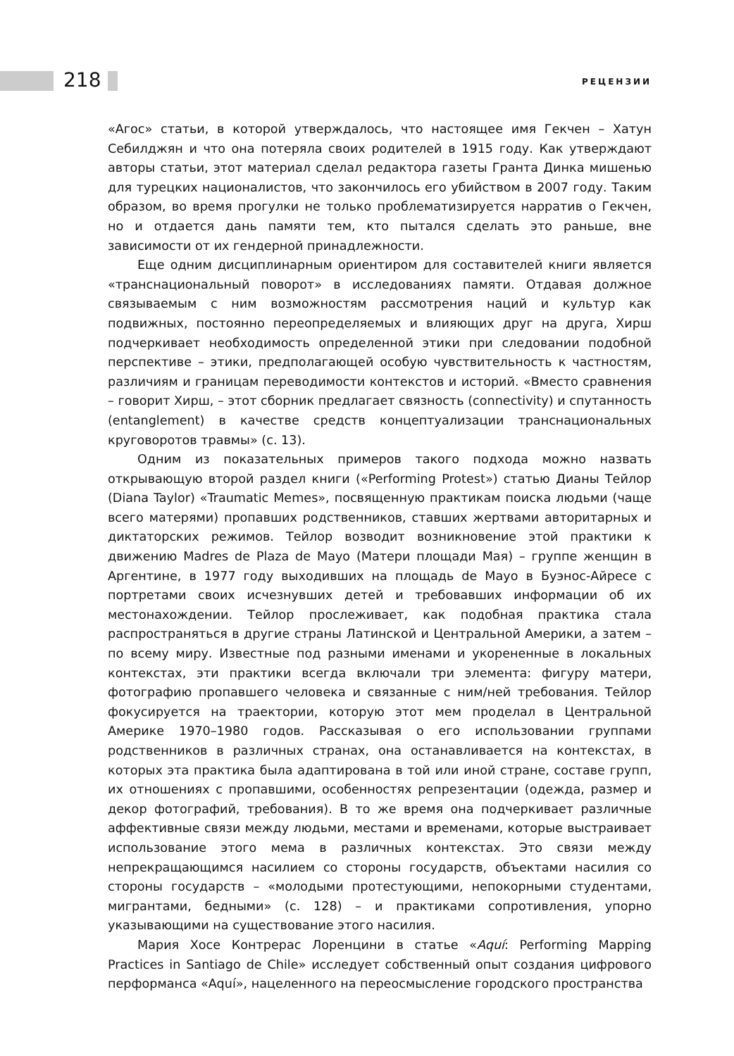218 РЕЦЕНЗИИ
«Агос» статьи, в которой утверждалось, что настоящее имя Гекчен – Хатун Себилджян и что она потеряла своих родителей в 1915 году. Как утверждают авторы статьи, этот материал сделал редактора газеты Гранта Динка мишенью для турецких националистов, что закончилось его убийством в 2007 году. Таким образом, во время прогулки не только проблематизируется нарратив о Гекчен, но и отдается дань памяти тем, кто пытался сделать это раньше, вне зависимости от их гендерной принадлежности.
Еще одним дисциплинарным ориентиром для составителей книги является «транснациональный поворот» в исследованиях памяти. Отдавая должное связываемым с ним возможностям рассмотрения наций и культур как подвижных, постоянно переопределяемых и влияющих друг на друга, Хирш подчеркивает необходимость определенной этики при следовании подобной перспективе – этики, предполагающей особую чувствительность к частностям, различиям и границам переводимости контекстов и историй. «Вместо сравнения – говорит Хирш, – этот сборник предлагает связность (connectivity) и спутанность (entanglement) в качестве средств концептуализации транснациональных круговоротов травмы» (с. 13).
Одним из показательных примеров такого подхода можно назвать открывающую второй раздел книги («Performing Protest») статью Дианы Тейлор (Diana Taylor) «Traumatic Memes», посвященную практикам поиска людьми (чаще всего матерями) пропавших родственников, ставших жертвами авторитарных и диктаторских режимов. Тейлор возводит возникновение этой практики к движению Madres de Plaza de Mayo (Матери площади Мая) – группе женщин в Аргентине, в 1977 году выходивших на площадь de Mayo в Буэнос-Айресе с портретами своих исчезнувших детей и требовавших информации об их местонахождении. Тейлор прослеживает, как подобная практика стала распространяться в другие страны Латинской и Центральной Америки, а затем – по всему миру. Известные под разными именами и укорененные в локальных контекстах, эти практики всегда включали три элемента: фигуру матери, фотографию пропавшего человека и связанные с ним/ней требования. Тейлор фокусируется на траектории, которую этот мем проделал в Центральной Америке 1970–1980 годов. Рассказывая о его использовании группами родственников в различных странах, она останавливается на контекстах, в которых эта практика была адаптирована в той или иной стране, составе групп, их отношениях с пропавшими, особенностях репрезентации (одежда, размер и декор фотографий, требования). В то же время она подчеркивает различные аффективные связи между людьми, местами и временами, которые выстраивает использование этого мема в различных контекстах. Это связи между непрекращающимся насилием со стороны государств, объектами насилия со стороны государств – «молодыми протестующими, непокорными студентами, мигрантами, бедными» (с. 128) – и практиками сопротивления, упорно указывающими на существование этого насилия.
Мария Хосе Контрерас Лоренцини в статье «Aquí: Performing Mapping Practices in Santiago de Chile» исследует собственный опыт создания цифрового перформанса «Aquí», нацеленного на переосмысление городского пространства